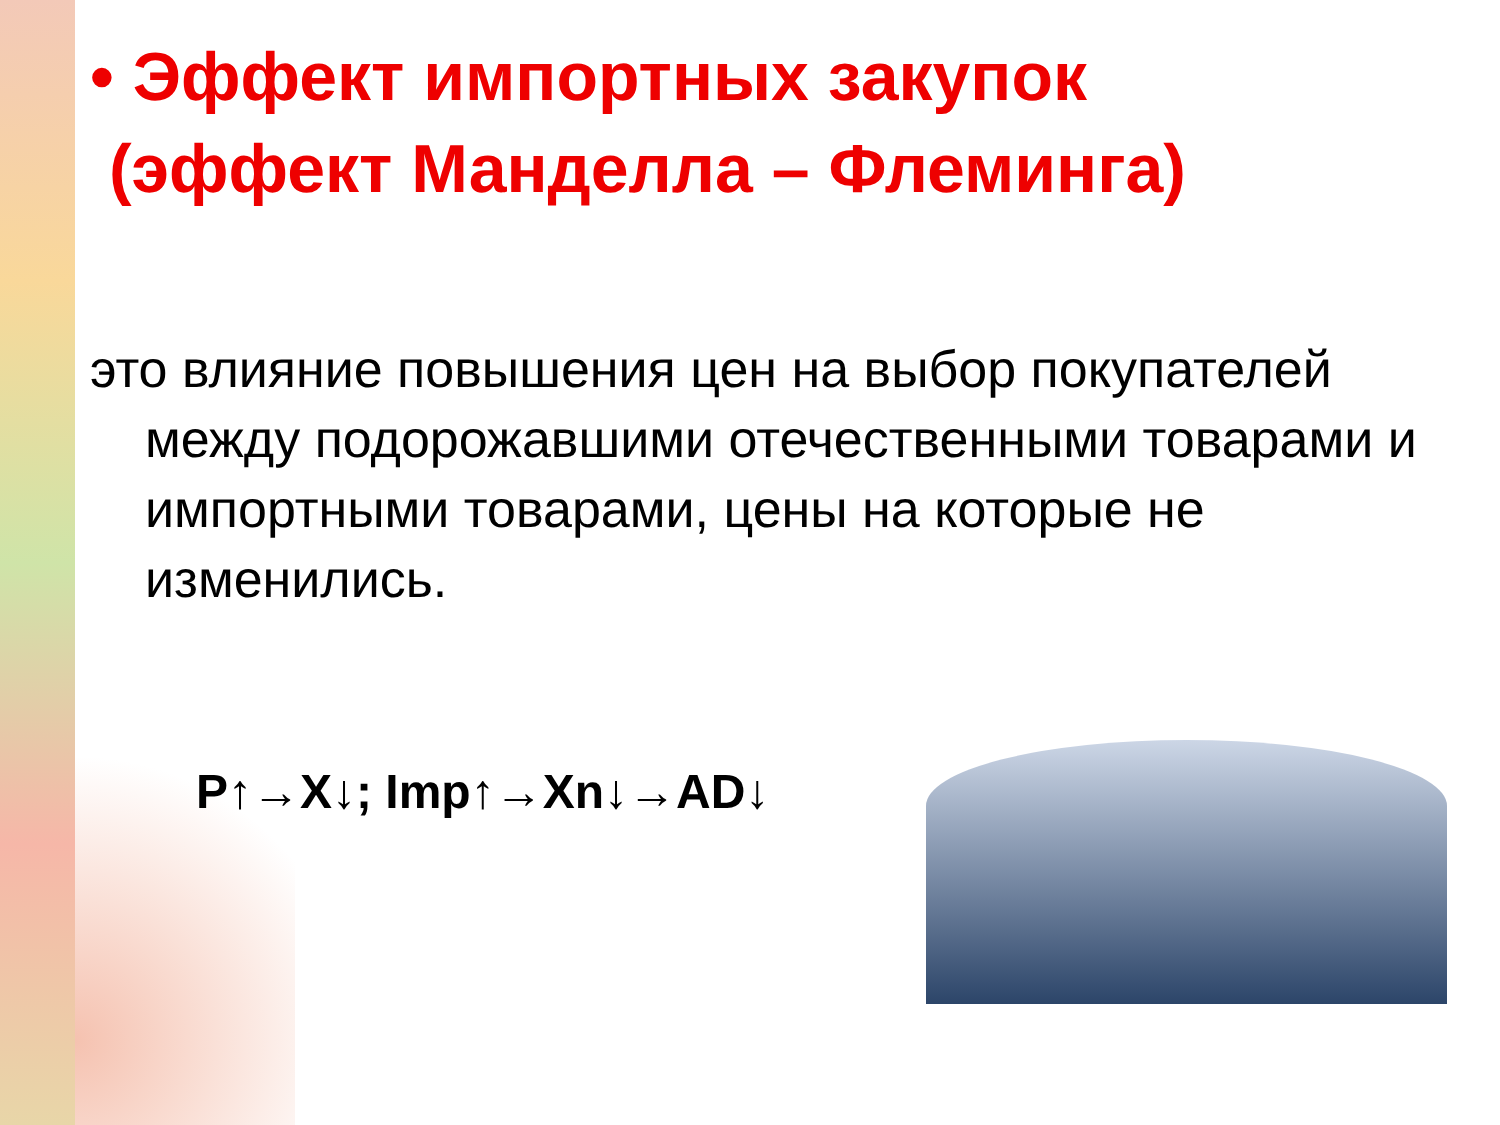• Эффект импортных закупок
(эффект Манделла – Флеминга)
это влияние повышения цен на выбор покупателей между подорожавшими отечественными товарами и импортными товарами, цены на которые не изменились.
P↑→X↓; Imp↑→Xn↓→AD↓